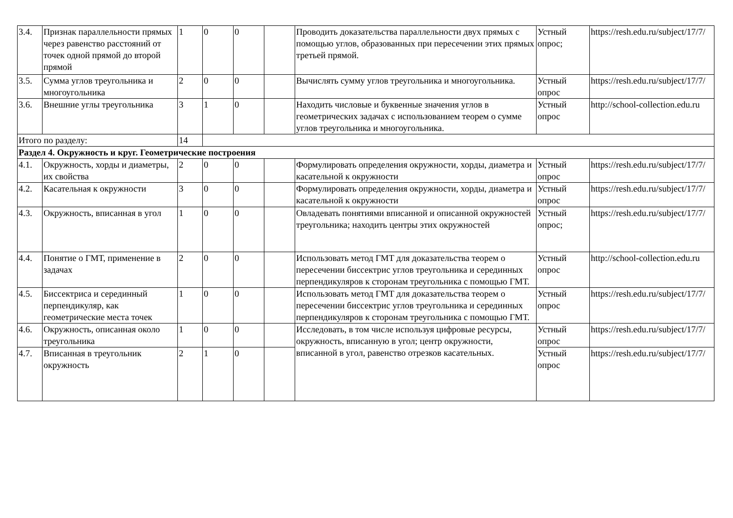| 3.4. | Признак параллельности прямых через равенство расстояний от точек одной прямой до второй прямой | 1 | 0 | 0 | | Проводить доказательства параллельности двух прямых с помощью углов, образованных при пересечении этих прямых третьей прямой. | Устный опрос; | https://resh.edu.ru/subject/17/7/ |
| 3.5. | Сумма углов треугольника и многоугольника | 2 | 0 | 0 | | Вычислять сумму углов треугольника и многоугольника. | Устный опрос | https://resh.edu.ru/subject/17/7/ |
| 3.6. | Внешние углы треугольника | 3 | 1 | 0 | | Находить числовые и буквенные значения углов в геометрических задачах с использованием теорем о сумме углов треугольника и многоугольника. | Устный опрос | http://school-collection.edu.ru |
| Итого по разделу: | | 14 | | | | | | |
| Раздел 4. Окружность и круг. Геометрические построения | | | | | | | | |
| 4.1. | Окружность, хорды и диаметры, их свойства | 2 | 0 | 0 | | Формулировать определения окружности, хорды, диаметра и касательной к окружности | Устный опрос | https://resh.edu.ru/subject/17/7/ |
| 4.2. | Касательная к окружности | 3 | 0 | 0 | | Формулировать определения окружности, хорды, диаметра и касательной к окружности | Устный опрос | https://resh.edu.ru/subject/17/7/ |
| 4.3. | Окружность, вписанная в угол | 1 | 0 | 0 | | Овладевать понятиями вписанной и описанной окружностей треугольника; находить центры этих окружностей | Устный опрос; | https://resh.edu.ru/subject/17/7/ |
| 4.4. | Понятие о ГМТ, применение в задачах | 2 | 0 | 0 | | Использовать метод ГМТ для доказательства теорем о пересечении биссектрис углов треугольника и серединных перпендикуляров к сторонам треугольника с помощью ГМТ. | Устный опрос | http://school-collection.edu.ru |
| 4.5. | Биссектриса и серединный перпендикуляр, как геометрические места точек | 1 | 0 | 0 | | Использовать метод ГМТ для доказательства теорем о пересечении биссектрис углов треугольника и серединных перпендикуляров к сторонам треугольника с помощью ГМТ. | Устный опрос | https://resh.edu.ru/subject/17/7/ |
| 4.6. | Окружность, описанная около треугольника | 1 | 0 | 0 | | Исследовать, в том числе используя цифровые ресурсы, окружность, вписанную в угол; центр окружности, вписанной в угол, равенство отрезков касательных. | Устный опрос | https://resh.edu.ru/subject/17/7/ |
| 4.7. | Вписанная в треугольник окружность | 2 | 1 | 0 | | | Устный опрос | https://resh.edu.ru/subject/17/7/ |